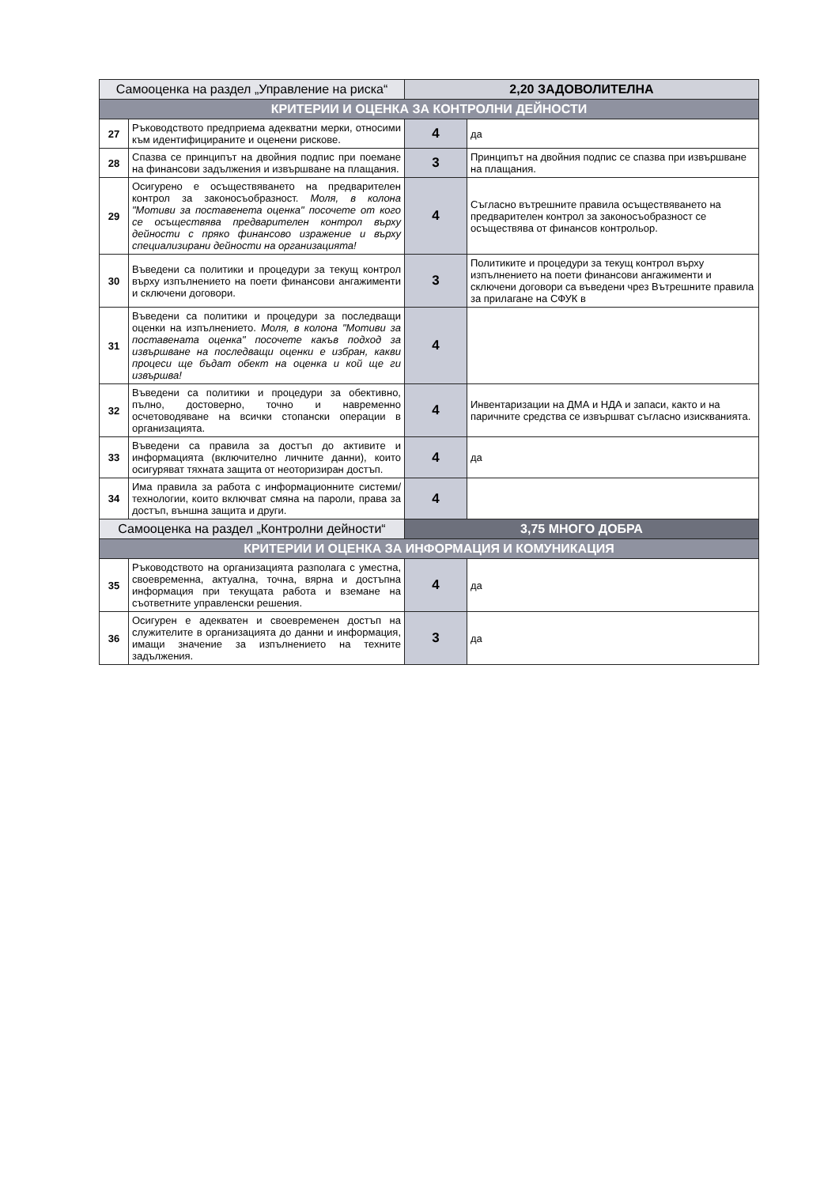| Самооценка на раздел „Управление на риска“ | | 2,20 ЗАДОВОЛИТЕЛНА | |
| КРИТЕРИИ И ОЦЕНКА ЗА КОНТРОЛНИ ДЕЙНОСТИ | | | |
| 27 | Ръководството предприема адекватни мерки, относими към идентифицираните и оценени рискове. | 4 | да |
| 28 | Спазва се принципът на двойния подпис при поемане на финансови задължения и извършване на плащания. | 3 | Принципът на двойния подпис се спазва при извършване на плащания. |
| 29 | Осигурено е осъществяването на предварителен контрол за законосъобразност. Моля, в колона "Мотиви за поставенета оценка" посочете от кого се осъществява предварителен контрол върху дейности с пряко финансово изражение и върху специализирани дейности на организацията! | 4 | Съгласно вътрешните правила осъществяването на предварителен контрол за законосъобразност се осъществява от финансов контрольор. |
| 30 | Въведени са политики и процедури за текущ контрол върху изпълнението на поети финансови ангажименти и сключени договори. | 3 | Политиките и процедури за текущ контрол върху изпълнението на поети финансови ангажименти и сключени договори са въведени чрез Вътрешните правила за прилагане на СФУК в |
| 31 | Въведени са политики и процедури за последващи оценки на изпълнението. Моля, в колона "Мотиви за поставената оценка" посочете какъв подход за извършване на последващи оценки е избран, какви процеси ще бъдат обект на оценка и кой ще ги извършва! | 4 | |
| 32 | Въведени са политики и процедури за обективно, пълно, достоверно, точно и навременно осчетоводяване на всички стопански операции в организацията. | 4 | Инвентаризации на ДМА и НДА и запаси, както и на паричните средства се извършват съгласно изискванията. |
| 33 | Въведени са правила за достъп до активите и информацията (включително личните данни), които осигуряват тяхната защита от неоторизиран достъп. | 4 | да |
| 34 | Има правила за работа с информационните системи/технологии, които включват смяна на пароли, права за достъп, външна защита и други. | 4 | |
| Самооценка на раздел „Контролни дейности“ | | 3,75 МНОГО ДОБРА | |
| КРИТЕРИИ И ОЦЕНКА ЗА ИНФОРМАЦИЯ И КОМУНИКАЦИЯ | | | |
| 35 | Ръководството на организацията разполага с уместна, своевременна, актуална, точна, вярна и достъпна информация при текущата работа и вземане на съответните управленски решения. | 4 | да |
| 36 | Осигурен е адекватен и своевременен достъп на служителите в организацията до данни и информация, имащи значение за изпълнението на техните задължения. | 3 | да |